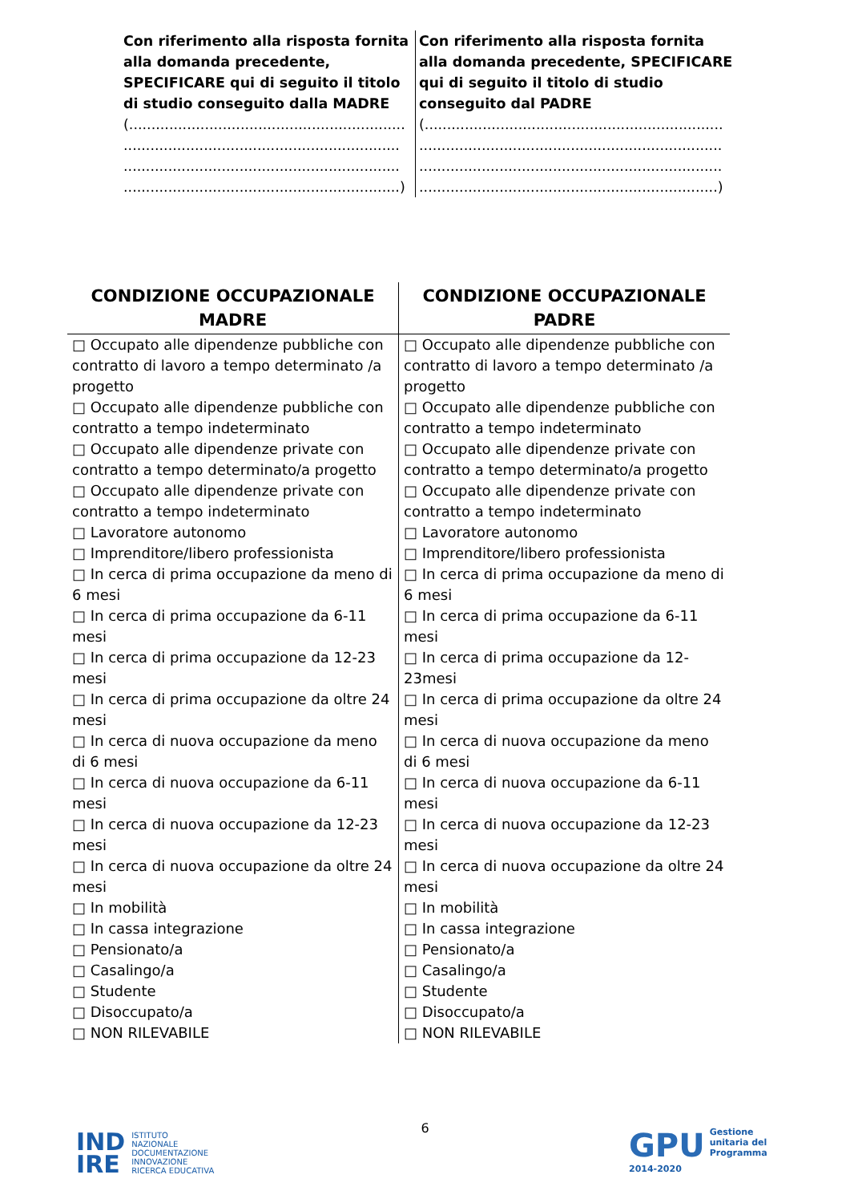| Con riferimento alla risposta fornita alla domanda precedente, SPECIFICARE qui di seguito il titolo di studio conseguito dalla MADRE (.............................................................. .............................................................. .............................................................. ..............................................................) | Con riferimento alla risposta fornita alla domanda precedente, SPECIFICARE qui di seguito il titolo di studio conseguito dal PADRE (................................................................... .................................................................... .................................................................... ...................................................................) |
| CONDIZIONE OCCUPAZIONALE MADRE | CONDIZIONE OCCUPAZIONALE PADRE |
| --- | --- |
| □ Occupato alle dipendenze pubbliche con contratto di lavoro a tempo determinato /a progetto □ Occupato alle dipendenze pubbliche con contratto a tempo indeterminato □ Occupato alle dipendenze private con contratto a tempo determinato/a progetto □ Occupato alle dipendenze private con contratto a tempo indeterminato □ Lavoratore autonomo □ Imprenditore/libero professionista □ In cerca di prima occupazione da meno di 6 mesi □ In cerca di prima occupazione da 6-11 mesi □ In cerca di prima occupazione da 12-23 mesi □ In cerca di prima occupazione da oltre 24 mesi □ In cerca di nuova occupazione da meno di 6 mesi □ In cerca di nuova occupazione da 6-11 mesi □ In cerca di nuova occupazione da 12-23 mesi □ In cerca di nuova occupazione da oltre 24 mesi □ In mobilità □ In cassa integrazione □ Pensionato/a □ Casalingo/a □ Studente □ Disoccupato/a □ NON RILEVABILE | □ Occupato alle dipendenze pubbliche con contratto di lavoro a tempo determinato /a progetto □ Occupato alle dipendenze pubbliche con contratto a tempo indeterminato □ Occupato alle dipendenze private con contratto a tempo determinato/a progetto □ Occupato alle dipendenze private con contratto a tempo indeterminato □ Lavoratore autonomo □ Imprenditore/libero professionista □ In cerca di prima occupazione da meno di 6 mesi □ In cerca di prima occupazione da 6-11 mesi □ In cerca di prima occupazione da 12-23mesi □ In cerca di prima occupazione da oltre 24 mesi □ In cerca di nuova occupazione da meno di 6 mesi □ In cerca di nuova occupazione da 6-11 mesi □ In cerca di nuova occupazione da 12-23 mesi □ In cerca di nuova occupazione da oltre 24 mesi □ In mobilità □ In cassa integrazione □ Pensionato/a □ Casalingo/a □ Studente □ Disoccupato/a □ NON RILEVABILE |
6
IND
IRE ISTITUTO
NAZIONALE
DOCUMENTAZIONE
INNOVAZIONE
RICERCA EDUCATIVA
GPU
2014-2020
Gestione
unitaria del
Programma